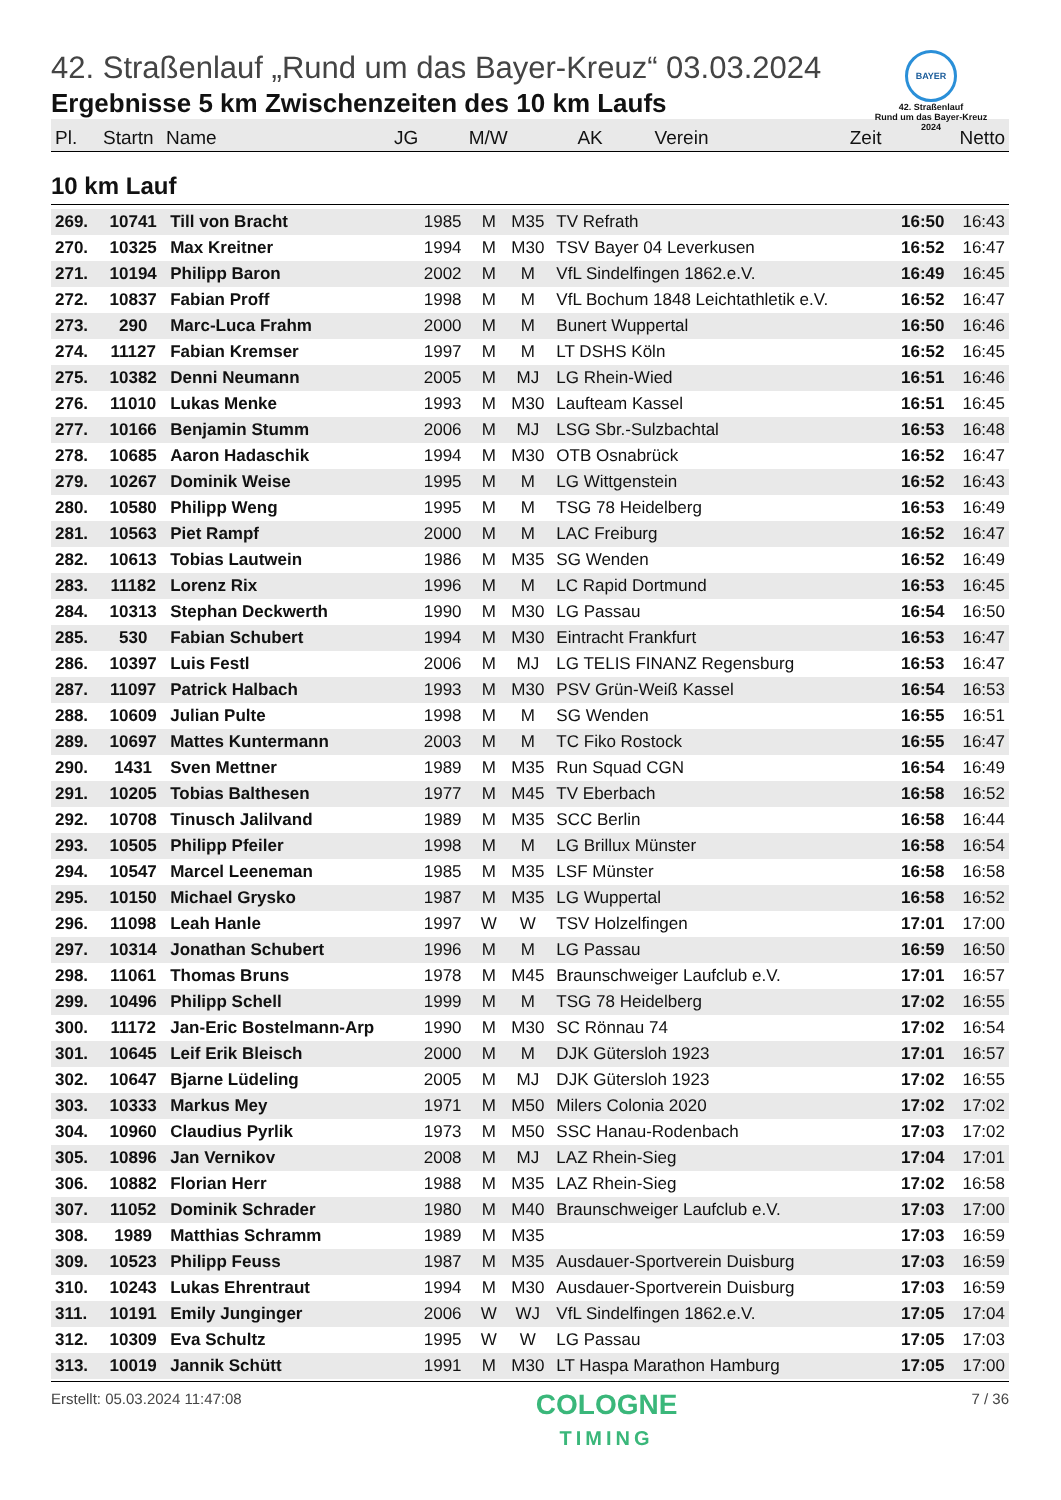BAYER
42. Straßenlauf
Rund um das Bayer-Kreuz
2024
42. Straßenlauf „Rund um das Bayer-Kreuz“ 03.03.2024
Ergebnisse 5 km Zwischenzeiten des 10 km Laufs
| Pl. | Startn | Name | JG | M/W | AK | Verein | Zeit | Netto |
| --- | --- | --- | --- | --- | --- | --- | --- | --- |
10 km Lauf
| 269. | 10741 | Till von Bracht | 1985 | M | M35 | TV Refrath | 16:50 | 16:43 |
| 270. | 10325 | Max Kreitner | 1994 | M | M30 | TSV Bayer 04 Leverkusen | 16:52 | 16:47 |
| 271. | 10194 | Philipp Baron | 2002 | M | M | VfL Sindelfingen 1862.e.V. | 16:49 | 16:45 |
| 272. | 10837 | Fabian Proff | 1998 | M | M | VfL Bochum 1848 Leichtathletik e.V. | 16:52 | 16:47 |
| 273. | 290 | Marc-Luca Frahm | 2000 | M | M | Bunert Wuppertal | 16:50 | 16:46 |
| 274. | 11127 | Fabian Kremser | 1997 | M | M | LT DSHS Köln | 16:52 | 16:45 |
| 275. | 10382 | Denni Neumann | 2005 | M | MJ | LG Rhein-Wied | 16:51 | 16:46 |
| 276. | 11010 | Lukas Menke | 1993 | M | M30 | Laufteam Kassel | 16:51 | 16:45 |
| 277. | 10166 | Benjamin Stumm | 2006 | M | MJ | LSG Sbr.-Sulzbachtal | 16:53 | 16:48 |
| 278. | 10685 | Aaron Hadaschik | 1994 | M | M30 | OTB Osnabrück | 16:52 | 16:47 |
| 279. | 10267 | Dominik Weise | 1995 | M | M | LG Wittgenstein | 16:52 | 16:43 |
| 280. | 10580 | Philipp Weng | 1995 | M | M | TSG 78 Heidelberg | 16:53 | 16:49 |
| 281. | 10563 | Piet Rampf | 2000 | M | M | LAC Freiburg | 16:52 | 16:47 |
| 282. | 10613 | Tobias Lautwein | 1986 | M | M35 | SG Wenden | 16:52 | 16:49 |
| 283. | 11182 | Lorenz Rix | 1996 | M | M | LC Rapid Dortmund | 16:53 | 16:45 |
| 284. | 10313 | Stephan Deckwerth | 1990 | M | M30 | LG Passau | 16:54 | 16:50 |
| 285. | 530 | Fabian Schubert | 1994 | M | M30 | Eintracht Frankfurt | 16:53 | 16:47 |
| 286. | 10397 | Luis Festl | 2006 | M | MJ | LG TELIS FINANZ Regensburg | 16:53 | 16:47 |
| 287. | 11097 | Patrick Halbach | 1993 | M | M30 | PSV Grün-Weiß Kassel | 16:54 | 16:53 |
| 288. | 10609 | Julian Pulte | 1998 | M | M | SG Wenden | 16:55 | 16:51 |
| 289. | 10697 | Mattes Kuntermann | 2003 | M | M | TC Fiko Rostock | 16:55 | 16:47 |
| 290. | 1431 | Sven Mettner | 1989 | M | M35 | Run Squad CGN | 16:54 | 16:49 |
| 291. | 10205 | Tobias Balthesen | 1977 | M | M45 | TV Eberbach | 16:58 | 16:52 |
| 292. | 10708 | Tinusch Jalilvand | 1989 | M | M35 | SCC Berlin | 16:58 | 16:44 |
| 293. | 10505 | Philipp Pfeiler | 1998 | M | M | LG Brillux Münster | 16:58 | 16:54 |
| 294. | 10547 | Marcel Leeneman | 1985 | M | M35 | LSF Münster | 16:58 | 16:58 |
| 295. | 10150 | Michael Grysko | 1987 | M | M35 | LG Wuppertal | 16:58 | 16:52 |
| 296. | 11098 | Leah Hanle | 1997 | W | W | TSV Holzelfingen | 17:01 | 17:00 |
| 297. | 10314 | Jonathan Schubert | 1996 | M | M | LG Passau | 16:59 | 16:50 |
| 298. | 11061 | Thomas Bruns | 1978 | M | M45 | Braunschweiger Laufclub e.V. | 17:01 | 16:57 |
| 299. | 10496 | Philipp Schell | 1999 | M | M | TSG 78 Heidelberg | 17:02 | 16:55 |
| 300. | 11172 | Jan-Eric Bostelmann-Arp | 1990 | M | M30 | SC Rönnau 74 | 17:02 | 16:54 |
| 301. | 10645 | Leif Erik Bleisch | 2000 | M | M | DJK Gütersloh 1923 | 17:01 | 16:57 |
| 302. | 10647 | Bjarne Lüdeling | 2005 | M | MJ | DJK Gütersloh 1923 | 17:02 | 16:55 |
| 303. | 10333 | Markus Mey | 1971 | M | M50 | Milers Colonia 2020 | 17:02 | 17:02 |
| 304. | 10960 | Claudius Pyrlik | 1973 | M | M50 | SSC Hanau-Rodenbach | 17:03 | 17:02 |
| 305. | 10896 | Jan Vernikov | 2008 | M | MJ | LAZ Rhein-Sieg | 17:04 | 17:01 |
| 306. | 10882 | Florian Herr | 1988 | M | M35 | LAZ Rhein-Sieg | 17:02 | 16:58 |
| 307. | 11052 | Dominik Schrader | 1980 | M | M40 | Braunschweiger Laufclub e.V. | 17:03 | 17:00 |
| 308. | 1989 | Matthias Schramm | 1989 | M | M35 | | 17:03 | 16:59 |
| 309. | 10523 | Philipp Feuss | 1987 | M | M35 | Ausdauer-Sportverein Duisburg | 17:03 | 16:59 |
| 310. | 10243 | Lukas Ehrentraut | 1994 | M | M30 | Ausdauer-Sportverein Duisburg | 17:03 | 16:59 |
| 311. | 10191 | Emily Junginger | 2006 | W | WJ | VfL Sindelfingen 1862.e.V. | 17:05 | 17:04 |
| 312. | 10309 | Eva Schultz | 1995 | W | W | LG Passau | 17:05 | 17:03 |
| 313. | 10019 | Jannik Schütt | 1991 | M | M30 | LT Haspa Marathon Hamburg | 17:05 | 17:00 |
Erstellt: 05.03.2024 11:47:08
COLOGNE
TIMING
7 / 36